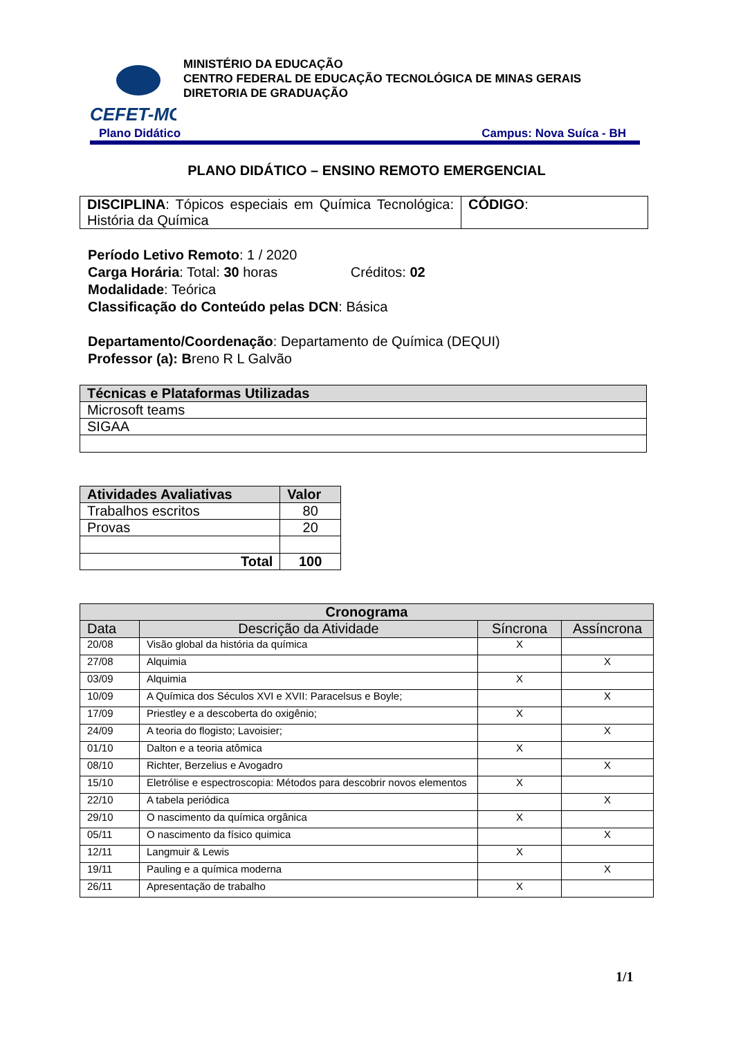CEFET-MG
MINISTÉRIO DA EDUCAÇÃO
CENTRO FEDERAL DE EDUCAÇÃO TECNOLÓGICA DE MINAS GERAIS
DIRETORIA DE GRADUAÇÃO
Plano Didático Campus: Nova Suíca - BH
PLANO DIDÁTICO – ENSINO REMOTO EMERGENCIAL
| DISCIPLINA : Tópicos especiais em Química Tecnológica: História da Química | CÓDIGO : |
Período Letivo Remoto: 1 / 2020
Carga Horária: Total: 30 horas Créditos: 02
Modalidade: Teórica
Classificação do Conteúdo pelas DCN: Básica
Departamento/Coordenação: Departamento de Química (DEQUI)
Professor (a): Breno R L Galvão
| Técnicas e Plataformas Utilizadas |
| --- |
| Microsoft teams |
| SIGAA |
| Atividades Avaliativas | Valor |
| --- | --- |
| Trabalhos escritos | 80 |
| Provas | 20 |
| Total | 100 |
| Cronograma | | | |
| --- | --- | --- | --- |
| Data | Descrição da Atividade | Síncrona | Assíncrona |
| 20/08 | Visão global da história da química | X | |
| 27/08 | Alquimia | | X |
| 03/09 | Alquimia | X | |
| 10/09 | A Química dos Séculos XVI e XVII: Paracelsus e Boyle; | | X |
| 17/09 | Priestley e a descoberta do oxigênio; | X | |
| 24/09 | A teoria do flogisto; Lavoisier; | | X |
| 01/10 | Dalton e a teoria atômica | X | |
| 08/10 | Richter, Berzelius e Avogadro | | X |
| 15/10 | Eletrólise e espectroscopia: Métodos para descobrir novos elementos | X | |
| 22/10 | A tabela periódica | | X |
| 29/10 | O nascimento da química orgânica | X | |
| 05/11 | O nascimento da físico quimica | | X |
| 12/11 | Langmuir & Lewis | X | |
| 19/11 | Pauling e a química moderna | | X |
| 26/11 | Apresentação de trabalho | X | |
1/1